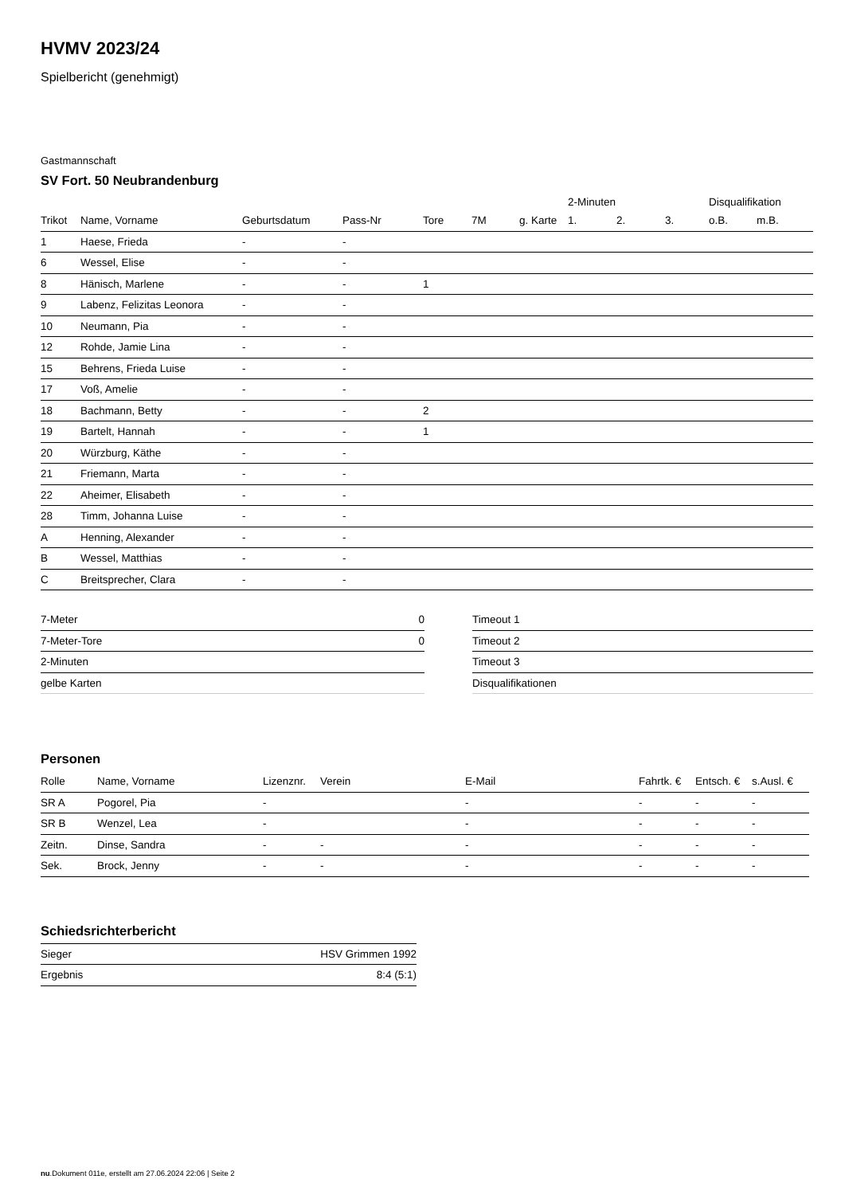HVMV 2023/24
Spielbericht (genehmigt)
Gastmannschaft
SV Fort. 50 Neubrandenburg
| | | | | | | | 2-Minuten | | | Disqualifikation | |
| --- | --- | --- | --- | --- | --- | --- | --- | --- | --- | --- | --- |
| Trikot | Name, Vorname | Geburtsdatum | Pass-Nr | Tore | 7M | g. Karte | 1. | 2. | 3. | o.B. | m.B. |
| 1 | Haese, Frieda | - | - | | | | | | | | |
| 6 | Wessel, Elise | - | - | | | | | | | | |
| 8 | Hänisch, Marlene | - | - | 1 | | | | | | | |
| 9 | Labenz, Felizitas Leonora | - | - | | | | | | | | |
| 10 | Neumann, Pia | - | - | | | | | | | | |
| 12 | Rohde, Jamie Lina | - | - | | | | | | | | |
| 15 | Behrens, Frieda Luise | - | - | | | | | | | | |
| 17 | Voß, Amelie | - | - | | | | | | | | |
| 18 | Bachmann, Betty | - | - | 2 | | | | | | | |
| 19 | Bartelt, Hannah | - | - | 1 | | | | | | | |
| 20 | Würzburg, Käthe | - | - | | | | | | | | |
| 21 | Friemann, Marta | - | - | | | | | | | | |
| 22 | Aheimer, Elisabeth | - | - | | | | | | | | |
| 28 | Timm, Johanna Luise | - | - | | | | | | | | |
| A | Henning, Alexander | - | - | | | | | | | | |
| B | Wessel, Matthias | - | - | | | | | | | | |
| C | Breitsprecher, Clara | - | - | | | | | | | | |
| 7-Meter | 0 |
| 7-Meter-Tore | 0 |
| 2-Minuten | |
| gelbe Karten | |
| Timeout 1 |
| Timeout 2 |
| Timeout 3 |
| Disqualifikationen |
Personen
| Rolle | Name, Vorname | Lizenznr. | Verein | E-Mail | Fahrtk. € | Entsch. € | s.Ausl. € |
| --- | --- | --- | --- | --- | --- | --- | --- |
| SR A | Pogorel, Pia | - | | - | - | - | - |
| SR B | Wenzel, Lea | - | | - | - | - | - |
| Zeitn. | Dinse, Sandra | - | - | - | - | - | - |
| Sek. | Brock, Jenny | - | - | - | - | - | - |
Schiedsrichterbericht
| Sieger | HSV Grimmen 1992 |
| Ergebnis | 8:4 (5:1) |
nu.Dokument 011e, erstellt am 27.06.2024 22:06 | Seite 2